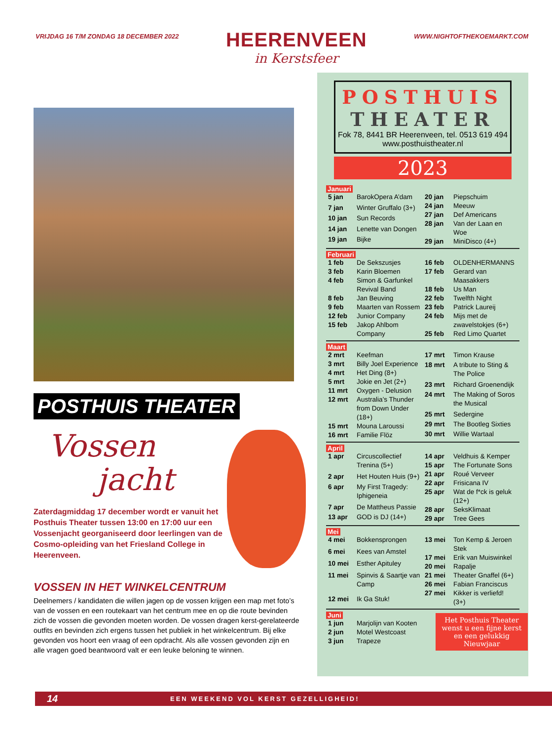VRIJDAG 16 T/M ZONDAG 18 DECEMBER 2022
HEERENVEEN
in Kerstsfeer
WWW.NIGHTOFTHEKOEMARKT.COM
POSTHUIS THEATER
Vossen
jacht
Zaterdagmiddag 17 december wordt er vanuit het Posthuis Theater tussen 13:00 en 17:00 uur een Vossenjacht georganiseerd door leerlingen van de Cosmo-opleiding van het Friesland College in Heerenveen.
VOSSEN IN HET WINKELCENTRUM
Deelnemers / kandidaten die willen jagen op de vossen krijgen een map met foto’s van de vossen en een routekaart van het centrum mee en op die route bevinden zich de vossen die gevonden moeten worden. De vossen dragen kerst-gerelateerde outfits en bevinden zich ergens tussen het publiek in het winkelcentrum. Bij elke gevonden vos hoort een vraag of een opdracht. Als alle vossen gevonden zijn en alle vragen goed beantwoord valt er een leuke beloning te winnen.
POSTHUIS
THEATER
Fok 78, 8441 BR Heerenveen, tel. 0513 619 494
www.posthuistheater.nl
2023
Januari
| 5 jan | BarokOpera A’dam |
| 7 jan | Winter Gruffalo (3+) |
| 10 jan | Sun Records |
| 14 jan | Lenette van Dongen |
| 19 jan | Bijke |
| 20 jan | Piepschuim |
| 24 jan | Meeuw |
| 27 jan | Def Americans |
| 28 jan | Van der Laan en Woe |
| 29 jan | MiniDisco (4+) |
Februari
| 1 feb | De Sekszusjes |
| 3 feb | Karin Bloemen |
| 4 feb | Simon & Garfunkel Revival Band |
| 8 feb | Jan Beuving |
| 9 feb | Maarten van Rossem |
| 12 feb | Junior Company |
| 15 feb | Jakop Ahlbom Company |
| 16 feb | OLDENHERMANNS |
| 17 feb | Gerard van Maasakkers |
| 18 feb | Us Man |
| 22 feb | Twelfth Night |
| 23 feb | Patrick Laureij |
| 24 feb | Mijs met de zwavelstokjes (6+) |
| 25 feb | Red Limo Quartet |
Maart
| 2 mrt | Keefman |
| 3 mrt | Billy Joel Experience |
| 4 mrt | Het Ding (8+) |
| 5 mrt | Jokie en Jet (2+) |
| 11 mrt | Oxygen - Delusion |
| 12 mrt | Australia’s Thunder from Down Under (18+) |
| 15 mrt | Mouna Laroussi |
| 16 mrt | Familie Flöz |
| 17 mrt | Timon Krause |
| 18 mrt | A tribute to Sting & The Police |
| 23 mrt | Richard Groenendijk |
| 24 mrt | The Making of Soros the Musical |
| 25 mrt | Sedergine |
| 29 mrt | The Bootleg Sixties |
| 30 mrt | Willie Wartaal |
April
| 1 apr | Circuscollectief Trenina (5+) |
| 2 apr | Het Houten Huis (9+) |
| 6 apr | My First Tragedy: Iphigeneia |
| 7 apr | De Mattheus Passie |
| 13 apr | GOD is DJ (14+) |
| 14 apr | Veldhuis & Kemper |
| 15 apr | The Fortunate Sons |
| 21 apr | Roué Verveer |
| 22 apr | Frisicana IV |
| 25 apr | Wat de f*ck is geluk (12+) |
| 28 apr | SeksKlimaat |
| 29 apr | Tree Gees |
Mei
| 4 mei | Bokkensprongen |
| 6 mei | Kees van Amstel |
| 10 mei | Esther Apituley |
| 11 mei | Spinvis & Saartje van Camp |
| 12 mei | Ik Ga Stuk! |
| 13 mei | Ton Kemp & Jeroen Stek |
| 17 mei | Erik van Muiswinkel |
| 20 mei | Rapalje |
| 21 mei | Theater Gnaffel (6+) |
| 26 mei | Fabian Franciscus |
| 27 mei | Kikker is verliefd! (3+) |
Juni
| 1 jun | Marjolijn van Kooten |
| 2 jun | Motel Westcoast |
| 3 jun | Trapeze |
Het Posthuis Theater wenst u een fijne kerst en een gelukkig Nieuwjaar
14 EEN WEEKEND VOL KERST GEZELLIGHEID!